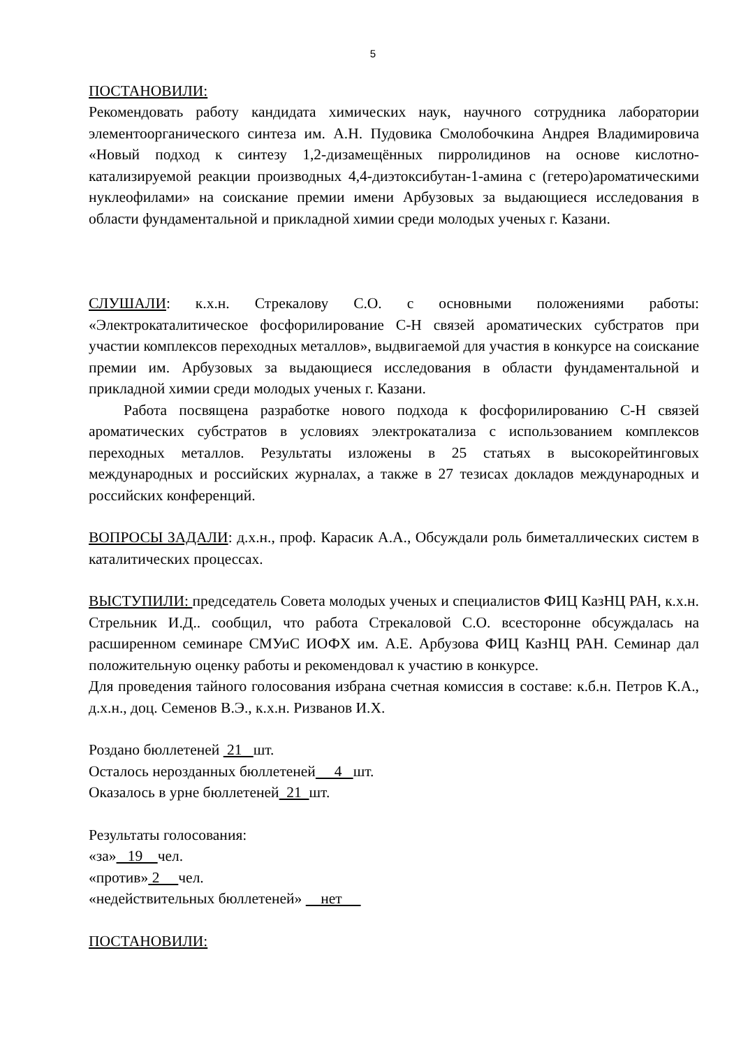5
ПОСТАНОВИЛИ:
Рекомендовать работу кандидата химических наук, научного сотрудника лаборатории элементоорганического синтеза им. А.Н. Пудовика Смолобочкина Андрея Владимировича «Новый подход к синтезу 1,2-дизамещённых пирролидинов на основе кислотно-катализируемой реакции производных 4,4-диэтоксибутан-1-амина с (гетеро)ароматическими нуклеофилами» на соискание премии имени Арбузовых за выдающиеся исследования в области фундаментальной и прикладной химии среди молодых ученых г. Казани.
СЛУШАЛИ: к.х.н. Стрекалову С.О. с основными положениями работы: «Электрокаталитическое фосфорилирование С-Н связей ароматических субстратов при участии комплексов переходных металлов», выдвигаемой для участия в конкурсе на соискание премии им. Арбузовых за выдающиеся исследования в области фундаментальной и прикладной химии среди молодых ученых г. Казани.
Работа посвящена разработке нового подхода к фосфорилированию С-Н связей ароматических субстратов в условиях электрокатализа с использованием комплексов переходных металлов. Результаты изложены в 25 статьях в высокорейтинговых международных и российских журналах, а также в 27 тезисах докладов международных и российских конференций.
ВОПРОСЫ ЗАДАЛИ: д.х.н., проф. Карасик А.А., Обсуждали роль биметаллических систем в каталитических процессах.
ВЫСТУПИЛИ: председатель Совета молодых ученых и специалистов ФИЦ КазНЦ РАН, к.х.н. Стрельник И.Д.. сообщил, что работа Стрекаловой С.О. всесторонне обсуждалась на расширенном семинаре СМУиС ИОФХ им. А.Е. Арбузова ФИЦ КазНЦ РАН. Семинар дал положительную оценку работы и рекомендовал к участию в конкурсе.
Для проведения тайного голосования избрана счетная комиссия в составе: к.б.н. Петров К.А., д.х.н., доц. Семенов В.Э., к.х.н. Ризванов И.Х.
Роздано бюллетеней 21 шт.
Осталось нерозданных бюллетеней 4 шт.
Оказалось в урне бюллетеней 21 шт.
Результаты голосования:
«за» 19 чел.
«против» 2 чел.
«недействительных бюллетеней» нет
ПОСТАНОВИЛИ: